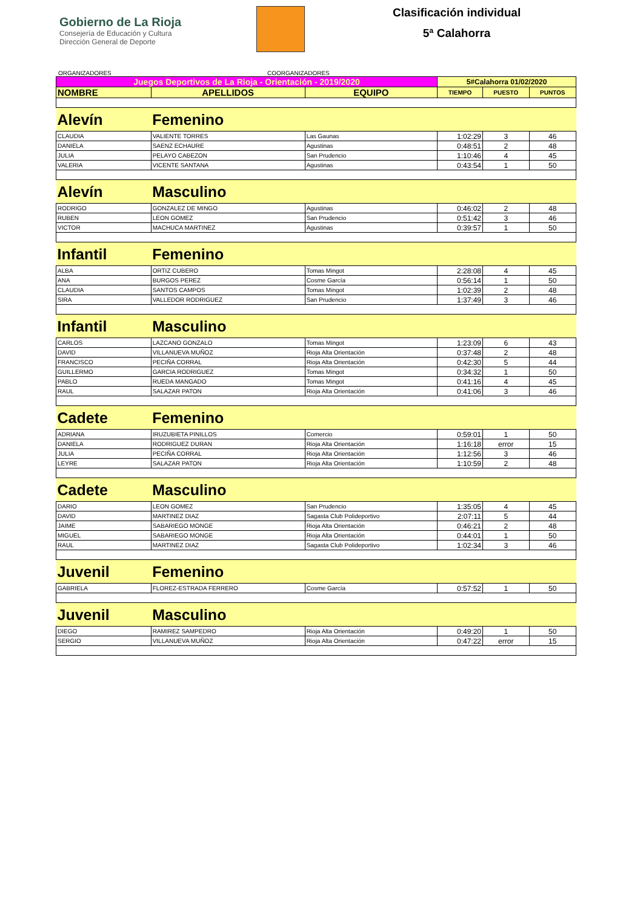Gobierno de La Rioja
Consejería de Educación y Cultura
Dirección General de Deporte
Clasificación individual
5ª Calahorra
ORGANIZADORES COORGANIZADORES
| Juegos Deportivos de La Rioja - Orientación - 2019/2020 | | | 5#Calahorra 01/02/2020 | | |
| --- | --- | --- | --- | --- | --- |
| NOMBRE | APELLIDOS | EQUIPO | TIEMPO | PUESTO | PUNTOS |
| Alevín | Femenino | | | | |
| CLAUDIA | VALIENTE TORRES | Las Gaunas | 1:02:29 | 3 | 46 |
| DANIELA | SAENZ ECHAURE | Agustinas | 0:48:51 | 2 | 48 |
| JULIA | PELAYO CABEZON | San Prudencio | 1:10:46 | 4 | 45 |
| VALERIA | VICENTE SANTANA | Agustinas | 0:43:54 | 1 | 50 |
| Alevín | Masculino | | | | |
| RODRIGO | GONZALEZ DE MINGO | Agustinas | 0:46:02 | 2 | 48 |
| RUBEN | LEON GOMEZ | San Prudencio | 0:51:42 | 3 | 46 |
| VICTOR | MACHUCA MARTINEZ | Agustinas | 0:39:57 | 1 | 50 |
| Infantil | Femenino | | | | |
| ALBA | ORTIZ CUBERO | Tomas Mingot | 2:28:08 | 4 | 45 |
| ANA | BURGOS PEREZ | Cosme García | 0:56:14 | 1 | 50 |
| CLAUDIA | SANTOS CAMPOS | Tomas Mingot | 1:02:39 | 2 | 48 |
| SIRA | VALLEDOR RODRIGUEZ | San Prudencio | 1:37:49 | 3 | 46 |
| Infantil | Masculino | | | | |
| CARLOS | LAZCANO GONZALO | Tomas Mingot | 1:23:09 | 6 | 43 |
| DAVID | VILLANUEVA MUÑOZ | Rioja Alta Orientación | 0:37:48 | 2 | 48 |
| FRANCISCO | PECIÑA CORRAL | Rioja Alta Orientación | 0:42:30 | 5 | 44 |
| GUILLERMO | GARCIA RODRIGUEZ | Tomas Mingot | 0:34:32 | 1 | 50 |
| PABLO | RUEDA MANGADO | Tomas Mingot | 0:41:16 | 4 | 45 |
| RAUL | SALAZAR PATON | Rioja Alta Orientación | 0:41:06 | 3 | 46 |
| Cadete | Femenino | | | | |
| ADRIANA | IRUZUBIETA PINILLOS | Comercio | 0:59:01 | 1 | 50 |
| DANIELA | RODRIGUEZ DURAN | Rioja Alta Orientación | 1:16:18 | error | 15 |
| JULIA | PECIÑA CORRAL | Rioja Alta Orientación | 1:12:56 | 3 | 46 |
| LEYRE | SALAZAR PATON | Rioja Alta Orientación | 1:10:59 | 2 | 48 |
| Cadete | Masculino | | | | |
| DARIO | LEON GOMEZ | San Prudencio | 1:35:05 | 4 | 45 |
| DAVID | MARTINEZ DIAZ | Sagasta Club Polideportivo | 2:07:11 | 5 | 44 |
| JAIME | SABARIEGO MONGE | Rioja Alta Orientación | 0:46:21 | 2 | 48 |
| MIGUEL | SABARIEGO MONGE | Rioja Alta Orientación | 0:44:01 | 1 | 50 |
| RAUL | MARTINEZ DIAZ | Sagasta Club Polideportivo | 1:02:34 | 3 | 46 |
| Juvenil | Femenino | | | | |
| GABRIELA | FLOREZ-ESTRADA FERRERO | Cosme García | 0:57:52 | 1 | 50 |
| Juvenil | Masculino | | | | |
| DIEGO | RAMIREZ SAMPEDRO | Rioja Alta Orientación | 0:49:20 | 1 | 50 |
| SERGIO | VILLANUEVA MUÑOZ | Rioja Alta Orientación | 0:47:22 | error | 15 |